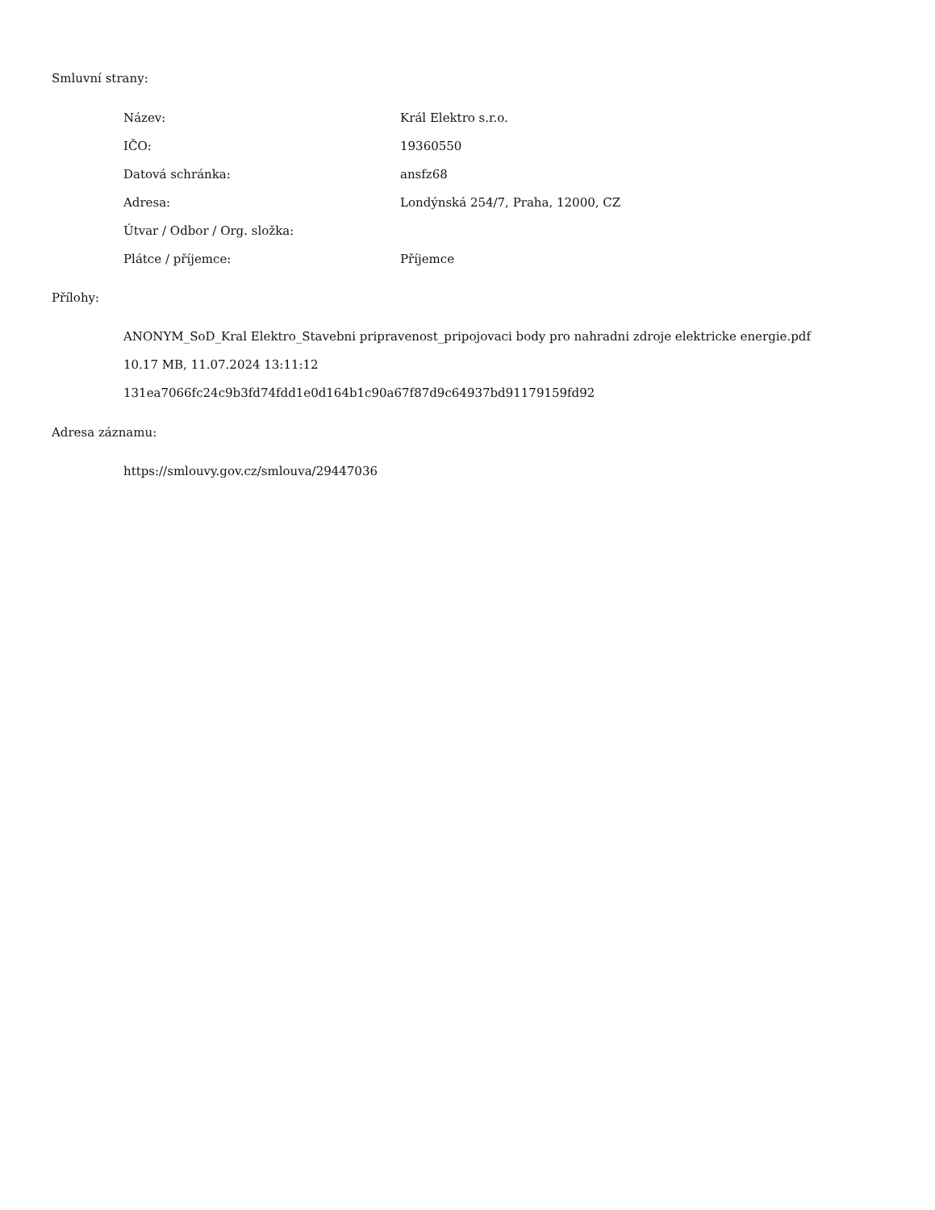Smluvní strany:
| Název: | Král Elektro s.r.o. |
| IČO: | 19360550 |
| Datová schránka: | ansfz68 |
| Adresa: | Londýnská 254/7, Praha, 12000, CZ |
| Útvar / Odbor / Org. složka: | |
| Plátce / příjemce: | Příjemce |
Přílohy:
ANONYM_SoD_Kral Elektro_Stavebni pripravenost_pripojovaci body pro nahradni zdroje elektricke energie.pdf
10.17 MB, 11.07.2024 13:11:12
131ea7066fc24c9b3fd74fdd1e0d164b1c90a67f87d9c64937bd91179159fd92
Adresa záznamu:
https://smlouvy.gov.cz/smlouva/29447036